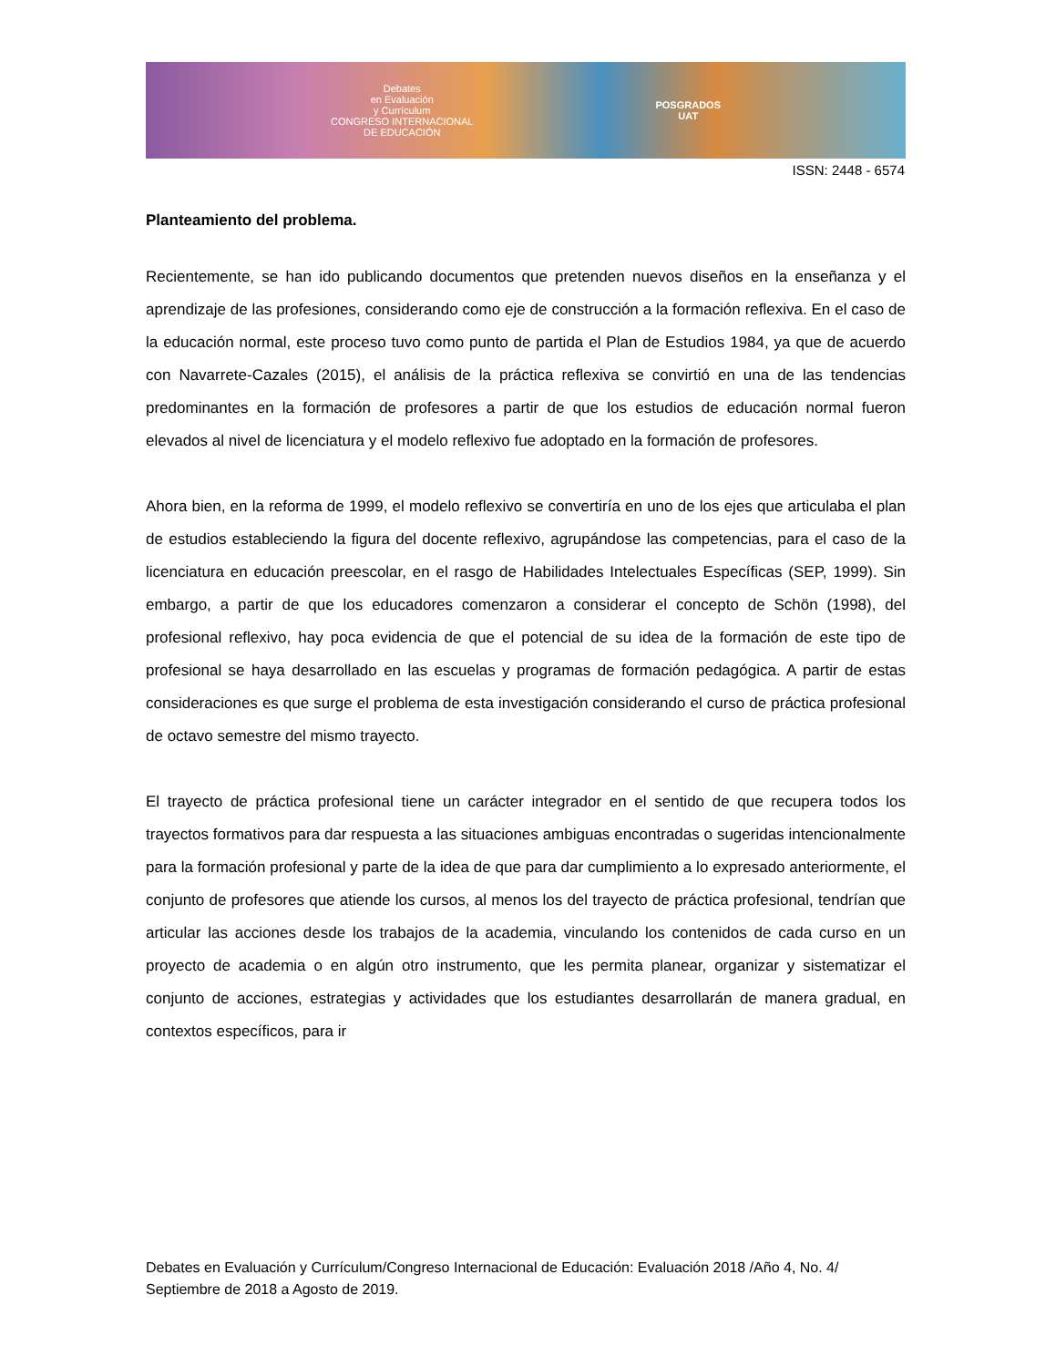Debates
en Evaluación
y Currículum
CONGRESO INTERNACIONAL
DE EDUCACIÓN
POSGRADOS
UAT
ISSN: 2448 - 6574
Planteamiento del problema.
Recientemente, se han ido publicando documentos que pretenden nuevos diseños en la enseñanza y el aprendizaje de las profesiones, considerando como eje de construcción a la formación reflexiva. En el caso de la educación normal, este proceso tuvo como punto de partida el Plan de Estudios 1984, ya que de acuerdo con Navarrete-Cazales (2015), el análisis de la práctica reflexiva se convirtió en una de las tendencias predominantes en la formación de profesores a partir de que los estudios de educación normal fueron elevados al nivel de licenciatura y el modelo reflexivo fue adoptado en la formación de profesores.
Ahora bien, en la reforma de 1999, el modelo reflexivo se convertiría en uno de los ejes que articulaba el plan de estudios estableciendo la figura del docente reflexivo, agrupándose las competencias, para el caso de la licenciatura en educación preescolar, en el rasgo de Habilidades Intelectuales Específicas (SEP, 1999). Sin embargo, a partir de que los educadores comenzaron a considerar el concepto de Schön (1998), del profesional reflexivo, hay poca evidencia de que el potencial de su idea de la formación de este tipo de profesional se haya desarrollado en las escuelas y programas de formación pedagógica. A partir de estas consideraciones es que surge el problema de esta investigación considerando el curso de práctica profesional de octavo semestre del mismo trayecto.
El trayecto de práctica profesional tiene un carácter integrador en el sentido de que recupera todos los trayectos formativos para dar respuesta a las situaciones ambiguas encontradas o sugeridas intencionalmente para la formación profesional y parte de la idea de que para dar cumplimiento a lo expresado anteriormente, el conjunto de profesores que atiende los cursos, al menos los del trayecto de práctica profesional, tendrían que articular las acciones desde los trabajos de la academia, vinculando los contenidos de cada curso en un proyecto de academia o en algún otro instrumento, que les permita planear, organizar y sistematizar el conjunto de acciones, estrategias y actividades que los estudiantes desarrollarán de manera gradual, en contextos específicos, para ir
Debates en Evaluación y Currículum/Congreso Internacional de Educación: Evaluación 2018 /Año 4, No. 4/ Septiembre de 2018 a Agosto de 2019.